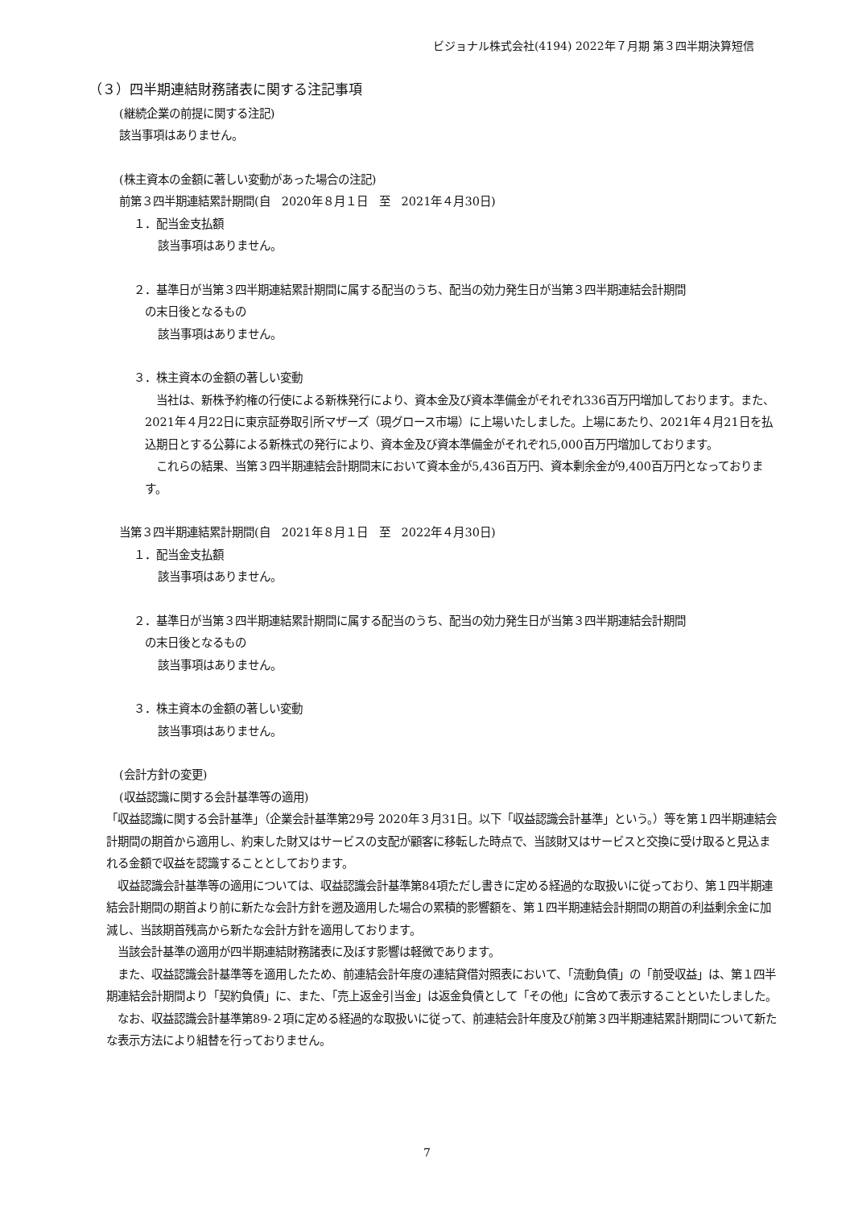ビジョナル株式会社(4194) 2022年７月期 第３四半期決算短信
（３）四半期連結財務諸表に関する注記事項
(継続企業の前提に関する注記)
該当事項はありません。
(株主資本の金額に著しい変動があった場合の注記)
前第３四半期連結累計期間(自　2020年８月１日　至　2021年４月30日)
１．配当金支払額
該当事項はありません。
２．基準日が当第３四半期連結累計期間に属する配当のうち、配当の効力発生日が当第３四半期連結会計期間
の末日後となるもの
該当事項はありません。
３．株主資本の金額の著しい変動
　当社は、新株予約権の行使による新株発行により、資本金及び資本準備金がそれぞれ336百万円増加しております。また、2021年４月22日に東京証券取引所マザーズ（現グロース市場）に上場いたしました。上場にあたり、2021年４月21日を払込期日とする公募による新株式の発行により、資本金及び資本準備金がそれぞれ5,000百万円増加しております。
　これらの結果、当第３四半期連結会計期間末において資本金が5,436百万円、資本剰余金が9,400百万円となっております。
当第３四半期連結累計期間(自　2021年８月１日　至　2022年４月30日)
１．配当金支払額
該当事項はありません。
２．基準日が当第３四半期連結累計期間に属する配当のうち、配当の効力発生日が当第３四半期連結会計期間
の末日後となるもの
該当事項はありません。
３．株主資本の金額の著しい変動
該当事項はありません。
(会計方針の変更)
(収益認識に関する会計基準等の適用)
「収益認識に関する会計基準」（企業会計基準第29号 2020年３月31日。以下「収益認識会計基準」という。）等を第１四半期連結会計期間の期首から適用し、約束した財又はサービスの支配が顧客に移転した時点で、当該財又はサービスと交換に受け取ると見込まれる金額で収益を認識することとしております。
　収益認識会計基準等の適用については、収益認識会計基準第84項ただし書きに定める経過的な取扱いに従っており、第１四半期連結会計期間の期首より前に新たな会計方針を遡及適用した場合の累積的影響額を、第１四半期連結会計期間の期首の利益剰余金に加減し、当該期首残高から新たな会計方針を適用しております。
　当該会計基準の適用が四半期連結財務諸表に及ぼす影響は軽微であります。
　また、収益認識会計基準等を適用したため、前連結会計年度の連結貸借対照表において、「流動負債」の「前受収益」は、第１四半期連結会計期間より「契約負債」に、また、「売上返金引当金」は返金負債として「その他」に含めて表示することといたしました。
　なお、収益認識会計基準第89-２項に定める経過的な取扱いに従って、前連結会計年度及び前第３四半期連結累計期間について新たな表示方法により組替を行っておりません。
7